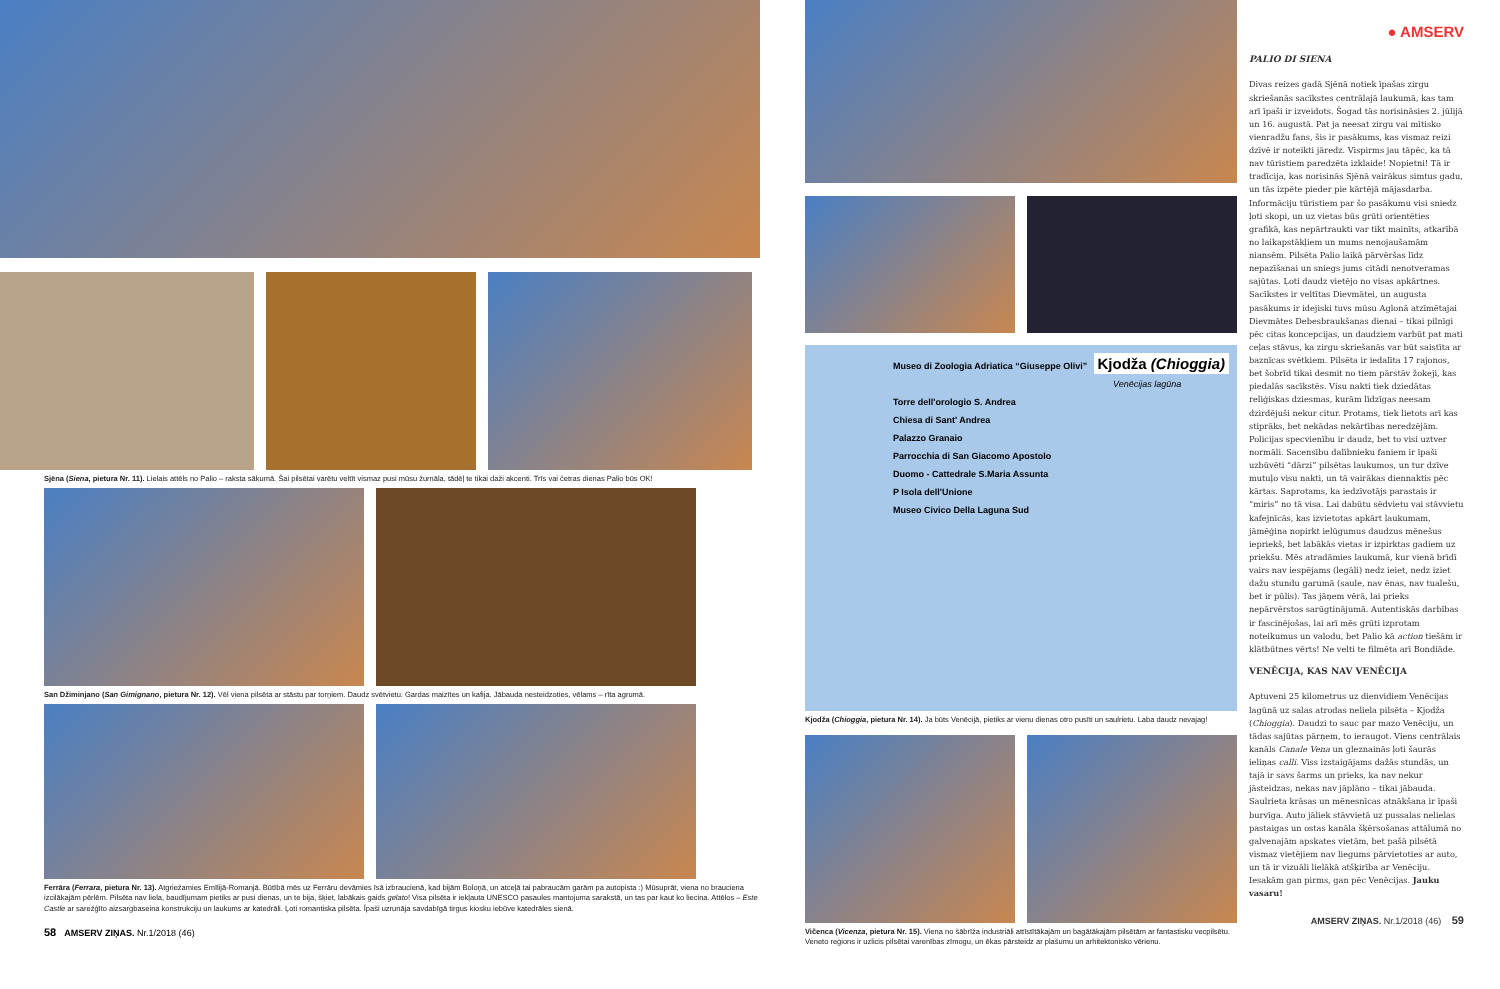Sjēna (Siena, pietura Nr. 11). Lielais attēls no Palio – raksta sākumā. Šai pilsētai varētu veltīt vismaz pusi mūsu žurnāla, tādēļ te tikai daži akcenti. Trīs vai četras dienas Palio būs OK!
San Džiminjano (San Gimignano, pietura Nr. 12). Vēl viena pilsēta ar stāstu par torņiem. Daudz svētvietu. Gardas maizītes un kafija. Jābauda nesteidzoties, vēlams – rīta agrumā.
Ferrāra (Ferrara, pietura Nr. 13). Atgriežamies Emīlijā-Romanjā. Būtībā mēs uz Ferrāru devāmies īsā izbraucienā, kad bijām Boloņā, un atceļā tai pabraucām garām pa autopista :) Mūsuprāt, viena no brauciena izcilākajām pērlēm. Pilsēta nav liela, baudījumam pietiks ar pusi dienas, un te bija, šķiet, labākais gaids gelato! Visa pilsēta ir iekļauta UNESCO pasaules mantojuma sarakstā, un tas par kaut ko liecina. Attēlos – Este Castle ar sarežģīto aizsargbaseina konstrukciju un laukums ar katedrāli. Ļoti romantiska pilsēta. Īpaši uzrunāja savdabīgā tirgus kiosku iebūve katedrāles sienā.
58 AMSERV ZIŅAS. Nr.1/2018 (46)
Kjodža (Chioggia)
Museo di Zoologia Adriatica “Giuseppe Olivi”
Venēcijas lagūna
Torre dell'orologio S. Andrea
Chiesa di Sant' Andrea
Palazzo Granaio
Parrocchia di San Giacomo Apostolo
Duomo - Cattedrale S.Maria Assunta
P Isola dell'Unione
Museo Civico Della Laguna Sud
Kjodža (Chioggia, pietura Nr. 14). Ja būts Venēcijā, pietiks ar vienu dienas otro pusīti un saulrietu. Laba daudz nevajag!
Vičenca (Vicenza, pietura Nr. 15). Viena no šābrīža industriāli attīstītākajām un bagātākajām pilsētām ar fantastisku vecpilsētu. Veneto reģions ir uzlicis pilsētai varenības zīmogu, un ēkas pārsteidz ar plašumu un arhitektonisko vērienu.
● AMSERV
PALIO DI SIENA
Divas reizes gadā Sjēnā notiek īpašas zirgu skriešanās sacīkstes centrālajā laukumā, kas tam arī īpaši ir izveidots. Šogad tās norisināsies 2. jūlijā un 16. augustā. Pat ja neesat zirgu vai mītisko vienradžu fans, šis ir pasākums, kas vismaz reizi dzīvē ir noteikti jāredz. Vispirms jau tāpēc, ka tā nav tūristiem paredzēta izklaide! Nopietni! Tā ir tradīcija, kas norisinās Sjēnā vairākus simtus gadu, un tās izpēte pieder pie kārtējā mājasdarba. Informāciju tūristiem par šo pasākumu visi sniedz ļoti skopi, un uz vietas būs grūti orientēties grafikā, kas nepārtraukti var tikt mainīts, atkarībā no laikapstākļiem un mums nenojaušamām niansēm. Pilsēta Palio laikā pārvēršas līdz nepazīšanai un sniegs jums citādi nenotveramas sajūtas. Ļoti daudz vietējo no visas apkārtnes. Sacīkstes ir veltītas Dievmātei, un augusta pasākums ir idejiski tuvs mūsu Aglonā atzīmētajai Dievmātes Debesbraukšanas dienai – tikai pilnīgi pēc citas koncepcijas, un daudziem varbūt pat mati ceļas stāvus, ka zirgu skriešanās var būt saistīta ar baznīcas svētkiem. Pilsēta ir iedalīta 17 rajonos, bet šobrīd tikai desmit no tiem pārstāv žokeji, kas piedalās sacīkstēs. Visu nakti tiek dziedātas reliģiskas dziesmas, kurām līdzīgas neesam dzirdējuši nekur citur. Protams, tiek lietots arī kas stiprāks, bet nekādas nekārtības neredzējām. Policijas specvienību ir daudz, bet to visi uztver normāli. Sacensību dalībnieku faniem ir īpaši uzbūvēti “dārzi” pilsētas laukumos, un tur dzīve mutuļo visu nakti, un tā vairākas diennaktis pēc kārtas. Saprotams, ka iedzīvotājs parastais ir “miris” no tā visa. Lai dabūtu sēdvietu vai stāvvietu kafejnīcās, kas izvietotas apkārt laukumam, jāmēģina nopirkt ielūgumus daudzus mēnešus iepriekš, bet labākās vietas ir izpirktas gadiem uz priekšu. Mēs atradāmies laukumā, kur vienā brīdī vairs nav iespējams (legāli) nedz ieiet, nedz iziet dažu stundu garumā (saule, nav ēnas, nav tualešu, bet ir pūlis). Tas jāņem vērā, lai prieks nepārvērstos sarūgtinājumā. Autentiskās darbības ir fascinējošas, lai arī mēs grūti izprotam noteikumus un valodu, bet Palio kā action tiešām ir klātbūtnes vērts! Ne velti te filmēta arī Bondiāde.
VENĒCIJA, KAS NAV VENĒCIJA
Aptuveni 25 kilometrus uz dienvidiem Venēcijas lagūnā uz salas atrodas neliela pilsēta – Kjodža (Chioggia). Daudzi to sauc par mazo Venēciju, un tādas sajūtas pārņem, to ieraugot. Viens centrālais kanāls Canale Vena un gleznainās ļoti šaurās ieliņas calli. Viss izstaigājams dažās stundās, un tajā ir savs šarms un prieks, ka nav nekur jāsteidzas, nekas nav jāplāno – tikai jābauda. Saulrieta krāsas un mēnesnīcas atnākšana ir īpaši burvīga. Auto jāliek stāvvietā uz pussalas nelielas pastaigas un ostas kanāla šķērsošanas attālumā no galvenajām apskates vietām, bet pašā pilsētā vismaz vietējiem nav liegums pārvietoties ar auto, un tā ir vizuāli lielākā atšķirība ar Venēciju. Iesakām gan pirms, gan pēc Venēcijas. Jauku vasaru!
AMSERV ZIŅAS. Nr.1/2018 (46) 59